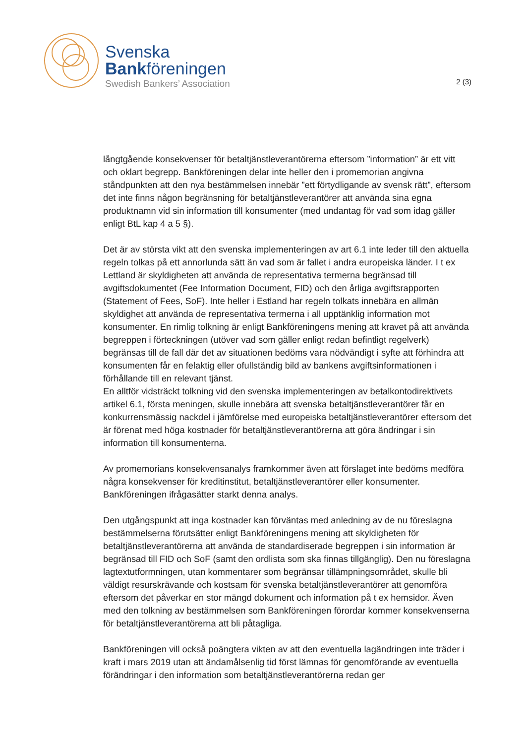Svenska
Bankföreningen
Swedish Bankers’ Association
2 (3)
långtgående konsekvenser för betaltjänstleverantörerna eftersom ”information” är ett vitt och oklart begrepp. Bankföreningen delar inte heller den i promemorian angivna ståndpunkten att den nya bestämmelsen innebär ”ett förtydligande av svensk rätt”, eftersom det inte finns någon begränsning för betaltjänstleverantörer att använda sina egna produktnamn vid sin information till konsumenter (med undantag för vad som idag gäller enligt BtL kap 4 a 5 §).
Det är av största vikt att den svenska implementeringen av art 6.1 inte leder till den aktuella regeln tolkas på ett annorlunda sätt än vad som är fallet i andra europeiska länder. I t ex Lettland är skyldigheten att använda de representativa termerna begränsad till avgiftsdokumentet (Fee Information Document, FID) och den årliga avgiftsrapporten (Statement of Fees, SoF). Inte heller i Estland har regeln tolkats innebära en allmän skyldighet att använda de representativa termerna i all upptänklig information mot konsumenter. En rimlig tolkning är enligt Bankföreningens mening att kravet på att använda begreppen i förteckningen (utöver vad som gäller enligt redan befintligt regelverk) begränsas till de fall där det av situationen bedöms vara nödvändigt i syfte att förhindra att konsumenten får en felaktig eller ofullständig bild av bankens avgiftsinformationen i förhållande till en relevant tjänst.
En alltför vidsträckt tolkning vid den svenska implementeringen av betalkontodirektivets artikel 6.1, första meningen, skulle innebära att svenska betaltjänstleverantörer får en konkurrensmässig nackdel i jämförelse med europeiska betaltjänstleverantörer eftersom det är förenat med höga kostnader för betaltjänstleverantörerna att göra ändringar i sin information till konsumenterna.
Av promemorians konsekvensanalys framkommer även att förslaget inte bedöms medföra några konsekvenser för kreditinstitut, betaltjänstleverantörer eller konsumenter. Bankföreningen ifrågasätter starkt denna analys.
Den utgångspunkt att inga kostnader kan förväntas med anledning av de nu föreslagna bestämmelserna förutsätter enligt Bankföreningens mening att skyldigheten för betaltjänstleverantörerna att använda de standardiserade begreppen i sin information är begränsad till FID och SoF (samt den ordlista som ska finnas tillgänglig). Den nu föreslagna lagtextutformningen, utan kommentarer som begränsar tillämpningsområdet, skulle bli väldigt resurskrävande och kostsam för svenska betaltjänstleverantörer att genomföra eftersom det påverkar en stor mängd dokument och information på t ex hemsidor. Även med den tolkning av bestämmelsen som Bankföreningen förordar kommer konsekvenserna för betaltjänstleverantörerna att bli påtagliga.
Bankföreningen vill också poängtera vikten av att den eventuella lagändringen inte träder i kraft i mars 2019 utan att ändamålsenlig tid först lämnas för genomförande av eventuella förändringar i den information som betaltjänstleverantörerna redan ger